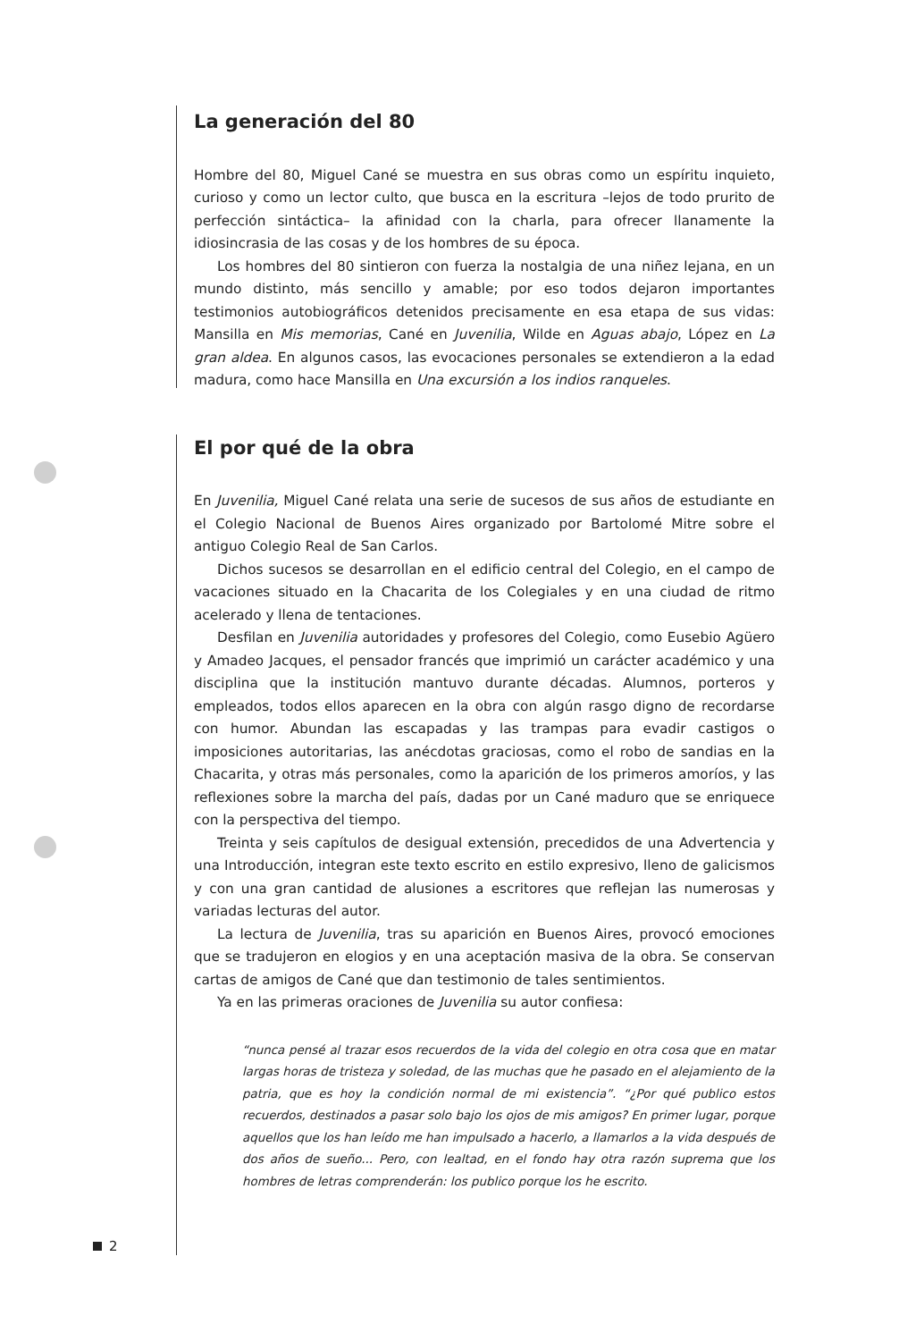La generación del 80
Hombre del 80, Miguel Cané se muestra en sus obras como un espíritu inquieto, curioso y como un lector culto, que busca en la escritura –lejos de todo prurito de perfección sintáctica– la afinidad con la charla, para ofrecer llanamente la idiosincrasia de las cosas y de los hombres de su época.
Los hombres del 80 sintieron con fuerza la nostalgia de una niñez lejana, en un mundo distinto, más sencillo y amable; por eso todos dejaron importantes testimonios autobiográficos detenidos precisamente en esa etapa de sus vidas: Mansilla en Mis memorias, Cané en Juvenilia, Wilde en Aguas abajo, López en La gran aldea. En algunos casos, las evocaciones personales se extendieron a la edad madura, como hace Mansilla en Una excursión a los indios ranqueles.
El por qué de la obra
En Juvenilia, Miguel Cané relata una serie de sucesos de sus años de estudiante en el Colegio Nacional de Buenos Aires organizado por Bartolomé Mitre sobre el antiguo Colegio Real de San Carlos.
Dichos sucesos se desarrollan en el edificio central del Colegio, en el campo de vacaciones situado en la Chacarita de los Colegiales y en una ciudad de ritmo acelerado y llena de tentaciones.
Desfilan en Juvenilia autoridades y profesores del Colegio, como Eusebio Agüero y Amadeo Jacques, el pensador francés que imprimió un carácter académico y una disciplina que la institución mantuvo durante décadas. Alumnos, porteros y empleados, todos ellos aparecen en la obra con algún rasgo digno de recordarse con humor. Abundan las escapadas y las trampas para evadir castigos o imposiciones autoritarias, las anécdotas graciosas, como el robo de sandias en la Chacarita, y otras más personales, como la aparición de los primeros amoríos, y las reflexiones sobre la marcha del país, dadas por un Cané maduro que se enriquece con la perspectiva del tiempo.
Treinta y seis capítulos de desigual extensión, precedidos de una Advertencia y una Introducción, integran este texto escrito en estilo expresivo, lleno de galicismos y con una gran cantidad de alusiones a escritores que reflejan las numerosas y variadas lecturas del autor.
La lectura de Juvenilia, tras su aparición en Buenos Aires, provocó emociones que se tradujeron en elogios y en una aceptación masiva de la obra. Se conservan cartas de amigos de Cané que dan testimonio de tales sentimientos.
Ya en las primeras oraciones de Juvenilia su autor confiesa:
“nunca pensé al trazar esos recuerdos de la vida del colegio en otra cosa que en matar largas horas de tristeza y soledad, de las muchas que he pasado en el alejamiento de la patria, que es hoy la condición normal de mi existencia”. “¿Por qué publico estos recuerdos, destinados a pasar solo bajo los ojos de mis amigos? En primer lugar, porque aquellos que los han leído me han impulsado a hacerlo, a llamarlos a la vida después de dos años de sueño... Pero, con lealtad, en el fondo hay otra razón suprema que los hombres de letras comprenderán: los publico porque los he escrito.
2